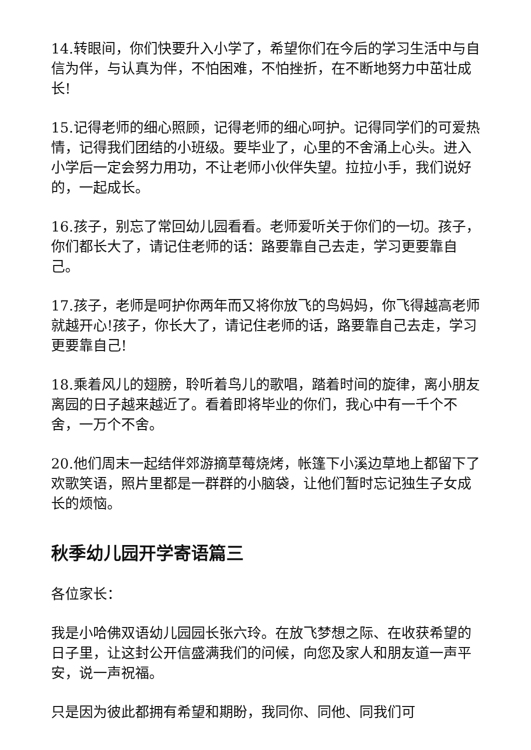14.转眼间，你们快要升入小学了，希望你们在今后的学习生活中与自信为伴，与认真为伴，不怕困难，不怕挫折，在不断地努力中茁壮成长!
15.记得老师的细心照顾，记得老师的细心呵护。记得同学们的可爱热情，记得我们团结的小班级。要毕业了，心里的不舍涌上心头。进入小学后一定会努力用功，不让老师小伙伴失望。拉拉小手，我们说好的，一起成长。
16.孩子，别忘了常回幼儿园看看。老师爱听关于你们的一切。孩子，你们都长大了，请记住老师的话：路要靠自己去走，学习更要靠自己。
17.孩子，老师是呵护你两年而又将你放飞的鸟妈妈，你飞得越高老师就越开心!孩子，你长大了，请记住老师的话，路要靠自己去走，学习更要靠自己!
18.乘着风儿的翅膀，聆听着鸟儿的歌唱，踏着时间的旋律，离小朋友离园的日子越来越近了。看着即将毕业的你们，我心中有一千个不舍，一万个不舍。
20.他们周末一起结伴郊游摘草莓烧烤，帐篷下小溪边草地上都留下了欢歌笑语，照片里都是一群群的小脑袋，让他们暂时忘记独生子女成长的烦恼。
秋季幼儿园开学寄语篇三
各位家长：
我是小哈佛双语幼儿园园长张六玲。在放飞梦想之际、在收获希望的日子里，让这封公开信盛满我们的问候，向您及家人和朋友道一声平安，说一声祝福。
只是因为彼此都拥有希望和期盼，我同你、同他、同我们可